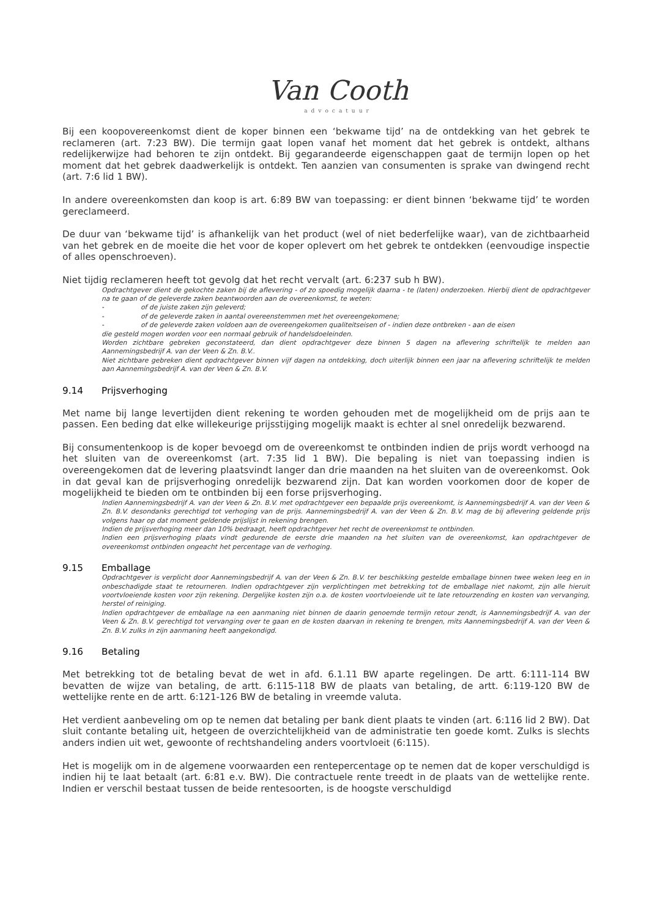Van Cooth
advocatuur
Bij een koopovereenkomst dient de koper binnen een ‘bekwame tijd’ na de ontdekking van het gebrek te reclameren (art. 7:23 BW). Die termijn gaat lopen vanaf het moment dat het gebrek is ontdekt, althans redelijkerwijze had behoren te zijn ontdekt. Bij gegarandeerde eigenschappen gaat de termijn lopen op het moment dat het gebrek daadwerkelijk is ontdekt. Ten aanzien van consumenten is sprake van dwingend recht (art. 7:6 lid 1 BW).
In andere overeenkomsten dan koop is art. 6:89 BW van toepassing: er dient binnen ‘bekwame tijd’ te worden gereclameerd.
De duur van ‘bekwame tijd’ is afhankelijk van het product (wel of niet bederfelijke waar), van de zichtbaarheid van het gebrek en de moeite die het voor de koper oplevert om het gebrek te ontdekken (eenvoudige inspectie of alles openschroeven).
Niet tijdig reclameren heeft tot gevolg dat het recht vervalt (art. 6:237 sub h BW).
Opdrachtgever dient de gekochte zaken bij de aflevering - of zo spoedig mogelijk daarna - te (laten) onderzoeken. Hierbij dient de opdrachtgever na te gaan of de geleverde zaken beantwoorden aan de overeenkomst, te weten:
- of de juiste zaken zijn geleverd;
- of de geleverde zaken in aantal overeenstemmen met het overeengekomene;
- of de geleverde zaken voldoen aan de overeengekomen qualiteitseisen of - indien deze ontbreken - aan de eisen
die gesteld mogen worden voor een normaal gebruik of handelsdoeleinden.
Worden zichtbare gebreken geconstateerd, dan dient opdrachtgever deze binnen 5 dagen na aflevering schriftelijk te melden aan Aannemingsbedrijf A. van der Veen & Zn. B.V..
Niet zichtbare gebreken dient opdrachtgever binnen vijf dagen na ontdekking, doch uiterlijk binnen een jaar na aflevering schriftelijk te melden aan Aannemingsbedrijf A. van der Veen & Zn. B.V.
9.14 Prijsverhoging
Met name bij lange levertijden dient rekening te worden gehouden met de mogelijkheid om de prijs aan te passen. Een beding dat elke willekeurige prijsstijging mogelijk maakt is echter al snel onredelijk bezwarend.
Bij consumentenkoop is de koper bevoegd om de overeenkomst te ontbinden indien de prijs wordt verhoogd na het sluiten van de overeenkomst (art. 7:35 lid 1 BW). Die bepaling is niet van toepassing indien is overeengekomen dat de levering plaatsvindt langer dan drie maanden na het sluiten van de overeenkomst. Ook in dat geval kan de prijsverhoging onredelijk bezwarend zijn. Dat kan worden voorkomen door de koper de mogelijkheid te bieden om te ontbinden bij een forse prijsverhoging.
Indien Aannemingsbedrijf A. van der Veen & Zn. B.V. met opdrachtgever een bepaalde prijs overeenkomt, is Aannemingsbedrijf A. van der Veen & Zn. B.V. desondanks gerechtigd tot verhoging van de prijs. Aannemingsbedrijf A. van der Veen & Zn. B.V. mag de bij aflevering geldende prijs volgens haar op dat moment geldende prijslijst in rekening brengen.
Indien de prijsverhoging meer dan 10% bedraagt, heeft opdrachtgever het recht de overeenkomst te ontbinden.
Indien een prijsverhoging plaats vindt gedurende de eerste drie maanden na het sluiten van de overeenkomst, kan opdrachtgever de overeenkomst ontbinden ongeacht het percentage van de verhoging.
9.15 Emballage
Opdrachtgever is verplicht door Aannemingsbedrijf A. van der Veen & Zn. B.V. ter beschikking gestelde emballage binnen twee weken leeg en in onbeschadigde staat te retourneren. Indien opdrachtgever zijn verplichtingen met betrekking tot de emballage niet nakomt, zijn alle hieruit voortvloeiende kosten voor zijn rekening. Dergelijke kosten zijn o.a. de kosten voortvloeiende uit te late retourzending en kosten van vervanging, herstel of reiniging.
Indien opdrachtgever de emballage na een aanmaning niet binnen de daarin genoemde termijn retour zendt, is Aannemingsbedrijf A. van der Veen & Zn. B.V. gerechtigd tot vervanging over te gaan en de kosten daarvan in rekening te brengen, mits Aannemingsbedrijf A. van der Veen & Zn. B.V. zulks in zijn aanmaning heeft aangekondigd.
9.16 Betaling
Met betrekking tot de betaling bevat de wet in afd. 6.1.11 BW aparte regelingen. De artt. 6:111-114 BW bevatten de wijze van betaling, de artt. 6:115-118 BW de plaats van betaling, de artt. 6:119-120 BW de wettelijke rente en de artt. 6:121-126 BW de betaling in vreemde valuta.
Het verdient aanbeveling om op te nemen dat betaling per bank dient plaats te vinden (art. 6:116 lid 2 BW). Dat sluit contante betaling uit, hetgeen de overzichtelijkheid van de administratie ten goede komt. Zulks is slechts anders indien uit wet, gewoonte of rechtshandeling anders voortvloeit (6:115).
Het is mogelijk om in de algemene voorwaarden een rentepercentage op te nemen dat de koper verschuldigd is indien hij te laat betaalt (art. 6:81 e.v. BW). Die contractuele rente treedt in de plaats van de wettelijke rente. Indien er verschil bestaat tussen de beide rentesoorten, is de hoogste verschuldigd